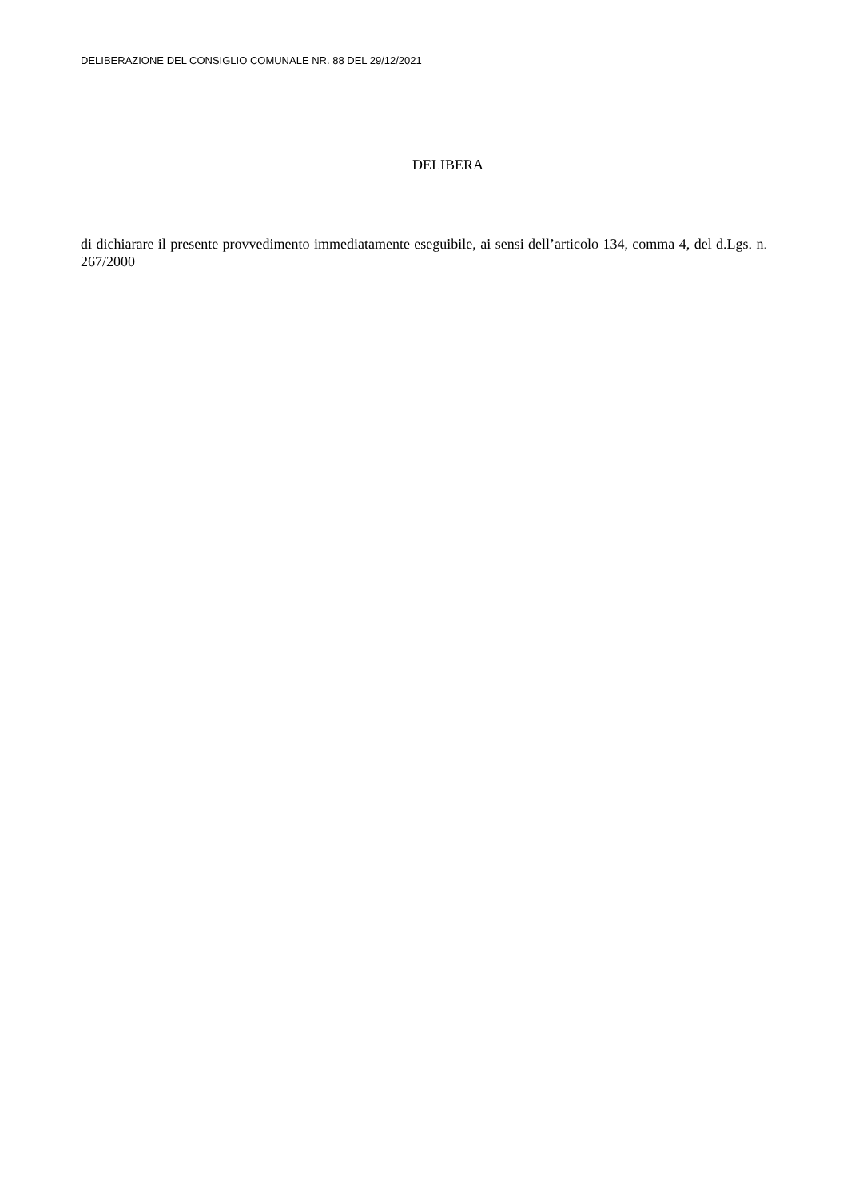DELIBERAZIONE DEL CONSIGLIO COMUNALE NR. 88 DEL 29/12/2021
DELIBERA
di dichiarare il presente provvedimento immediatamente eseguibile, ai sensi dell’articolo 134, comma 4, del d.Lgs. n. 267/2000